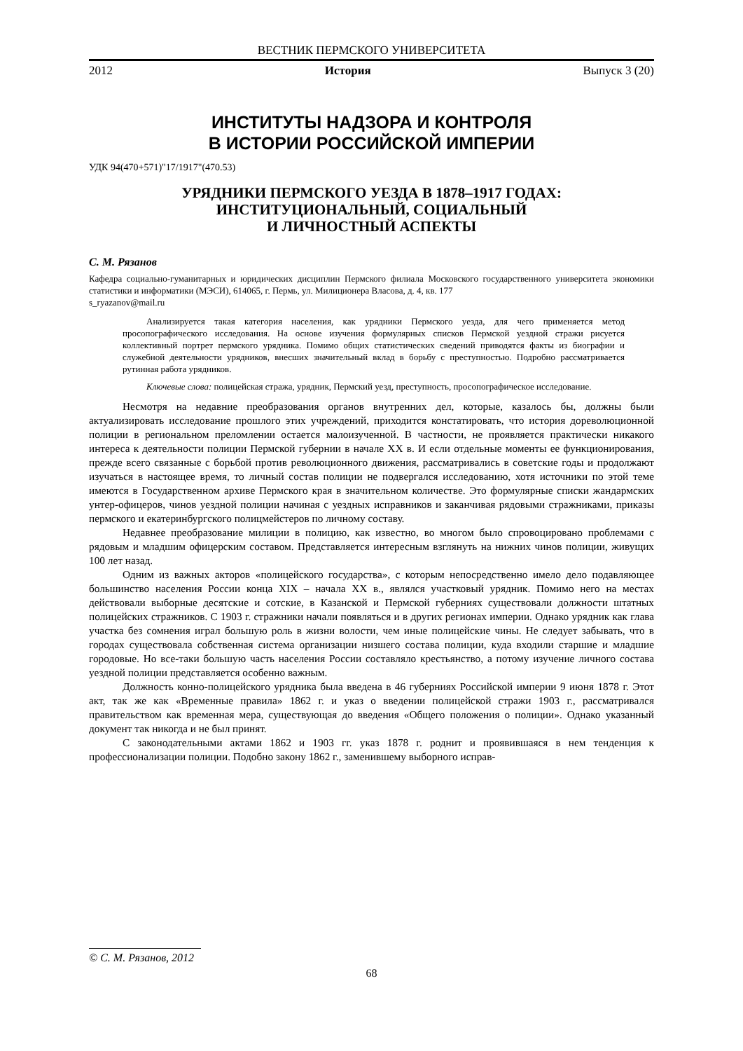ВЕСТНИК ПЕРМСКОГО УНИВЕРСИТЕТА
2012 История Выпуск 3 (20)
ИНСТИТУТЫ НАДЗОРА И КОНТРОЛЯ
В ИСТОРИИ РОССИЙСКОЙ ИМПЕРИИ
УДК 94(470+571)"17/1917"(470.53)
УРЯДНИКИ ПЕРМСКОГО УЕЗДА В 1878–1917 ГОДАХ:
ИНСТИТУЦИОНАЛЬНЫЙ, СОЦИАЛЬНЫЙ
И ЛИЧНОСТНЫЙ АСПЕКТЫ
С. М. Рязанов
Кафедра социально-гуманитарных и юридических дисциплин Пермского филиала Московского государственного университета экономики статистики и информатики (МЭСИ), 614065, г. Пермь, ул. Милиционера Власова, д. 4, кв. 177
s_ryazanov@mail.ru
Анализируется такая категория населения, как урядники Пермского уезда, для чего применяется метод просопографического исследования. На основе изучения формулярных списков Пермской уездной стражи рисуется коллективный портрет пермского урядника. Помимо общих статистических сведений приводятся факты из биографии и служебной деятельности урядников, внесших значительный вклад в борьбу с преступностью. Подробно рассматривается рутинная работа урядников.
Ключевые слова: полицейская стража, урядник, Пермский уезд, преступность, просопографическое исследование.
Несмотря на недавние преобразования органов внутренних дел, которые, казалось бы, должны были актуализировать исследование прошлого этих учреждений, приходится констатировать, что история дореволюционной полиции в региональном преломлении остается малоизученной. В частности, не проявляется практически никакого интереса к деятельности полиции Пермской губернии в начале XX в. И если отдельные моменты ее функционирования, прежде всего связанные с борьбой против революционного движения, рассматривались в советские годы и продолжают изучаться в настоящее время, то личный состав полиции не подвергался исследованию, хотя источники по этой теме имеются в Государственном архиве Пермского края в значительном количестве. Это формулярные списки жандармских унтер-офицеров, чинов уездной полиции начиная с уездных исправников и заканчивая рядовыми стражниками, приказы пермского и екатеринбургского полицмейстеров по личному составу.
Недавнее преобразование милиции в полицию, как известно, во многом было спровоцировано проблемами с рядовым и младшим офицерским составом. Представляется интересным взглянуть на нижних чинов полиции, живущих 100 лет назад.
Одним из важных акторов «полицейского государства», с которым непосредственно имело дело подавляющее большинство населения России конца XIX – начала XX в., являлся участковый урядник. Помимо него на местах действовали выборные десятские и сотские, в Казанской и Пермской губерниях существовали должности штатных полицейских стражников. С 1903 г. стражники начали появляться и в других регионах империи. Однако урядник как глава участка без сомнения играл большую роль в жизни волости, чем иные полицейские чины. Не следует забывать, что в городах существовала собственная система организации низшего состава полиции, куда входили старшие и младшие городовые. Но все-таки большую часть населения России составляло крестьянство, а потому изучение личного состава уездной полиции представляется особенно важным.
Должность конно-полицейского урядника была введена в 46 губерниях Российской империи 9 июня 1878 г. Этот акт, так же как «Временные правила» 1862 г. и указ о введении полицейской стражи 1903 г., рассматривался правительством как временная мера, существующая до введения «Общего положения о полиции». Однако указанный документ так никогда и не был принят.
С законодательными актами 1862 и 1903 гг. указ 1878 г. роднит и проявившаяся в нем тенденция к профессионализации полиции. Подобно закону 1862 г., заменившему выборного исправ-
© С. М. Рязанов, 2012
68